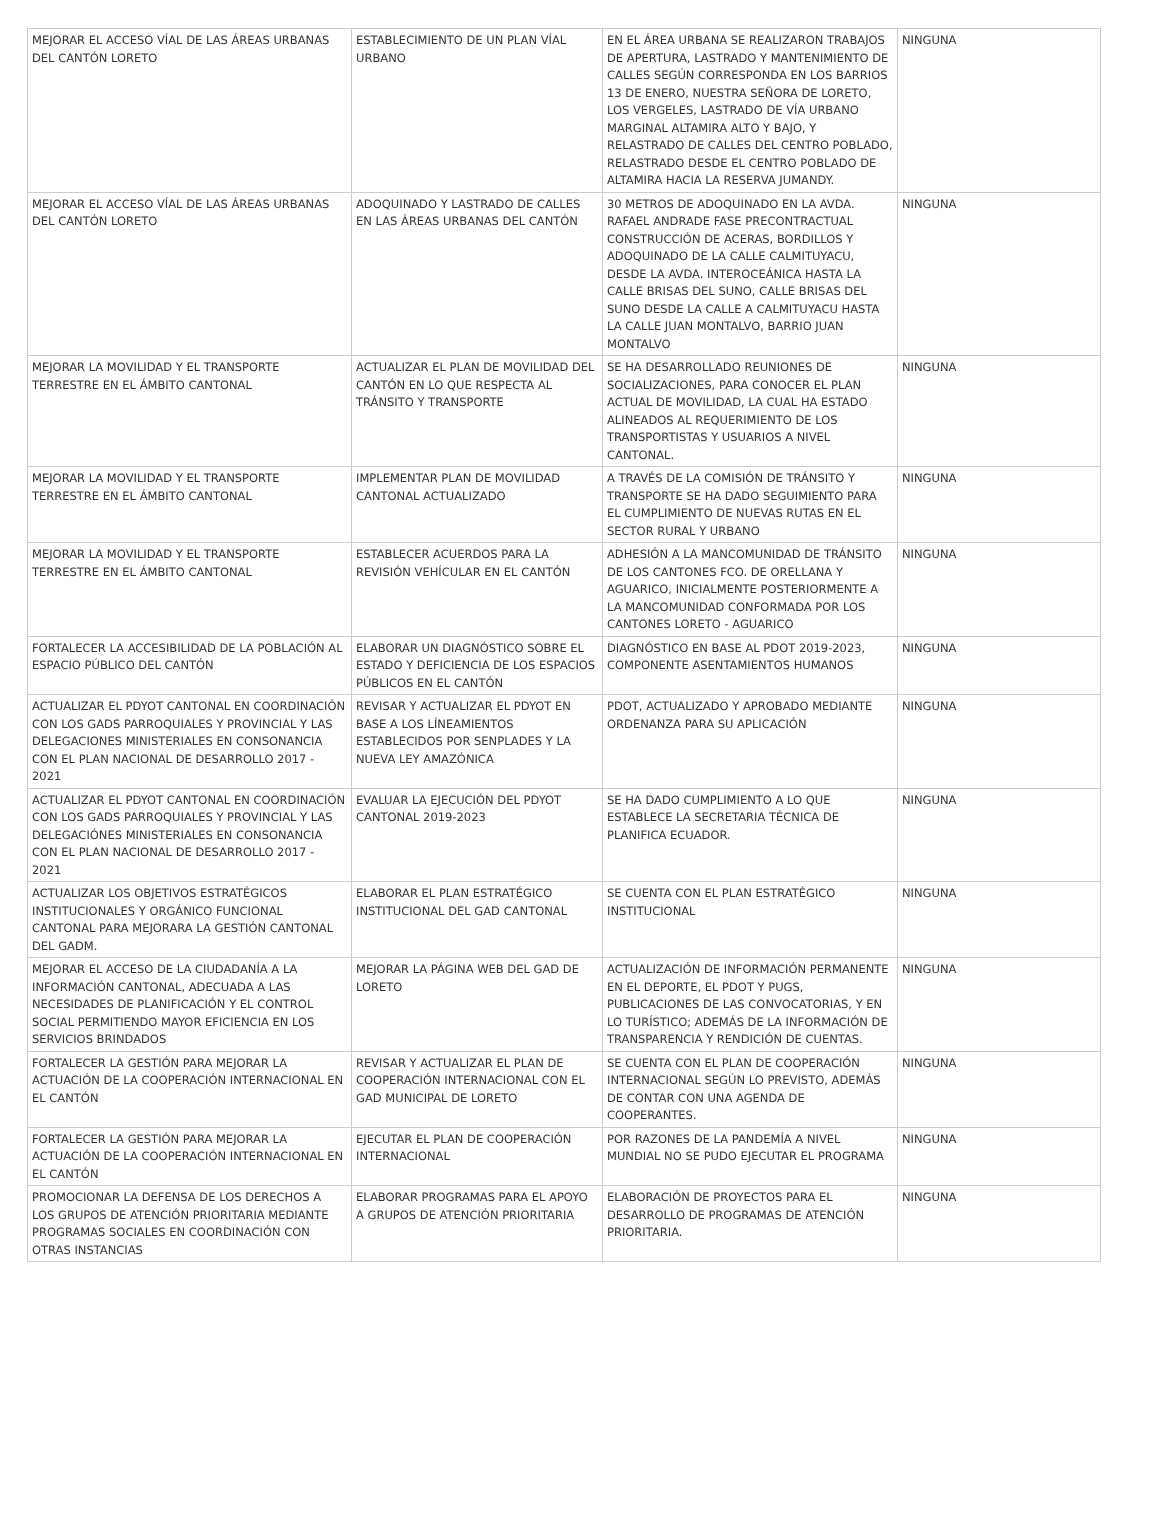| MEJORAR EL ACCESO VÍAL DE LAS ÁREAS URBANAS DEL CANTÓN LORETO | ESTABLECIMIENTO DE UN PLAN VÍAL URBANO | EN EL ÁREA URBANA SE REALIZARON TRABAJOS DE APERTURA, LASTRADO Y MANTENIMIENTO DE CALLES SEGÚN CORRESPONDA EN LOS BARRIOS 13 DE ENERO, NUESTRA SEÑORA DE LORETO, LOS VERGELES, LASTRADO DE VÍA URBANO MARGINAL ALTAMIRA ALTO Y BAJO, Y RELASTRADO DE CALLES DEL CENTRO POBLADO, RELASTRADO DESDE EL CENTRO POBLADO DE ALTAMIRA HACIA LA RESERVA JUMANDY. | NINGUNA |
| MEJORAR EL ACCESO VÍAL DE LAS ÁREAS URBANAS DEL CANTÓN LORETO | ADOQUINADO Y LASTRADO DE CALLES EN LAS ÁREAS URBANAS DEL CANTÓN | 30 METROS DE ADOQUINADO EN LA AVDA. RAFAEL ANDRADE FASE PRECONTRACTUAL CONSTRUCCIÓN DE ACERAS, BORDILLOS Y ADOQUINADO DE LA CALLE CALMITUYACU, DESDE LA AVDA. INTEROCEÁNICA HASTA LA CALLE BRISAS DEL SUNO, CALLE BRISAS DEL SUNO DESDE LA CALLE A CALMITUYACU HASTA LA CALLE JUAN MONTALVO, BARRIO JUAN MONTALVO | NINGUNA |
| MEJORAR LA MOVILIDAD Y EL TRANSPORTE TERRESTRE EN EL ÁMBITO CANTONAL | ACTUALIZAR EL PLAN DE MOVILIDAD DEL CANTÓN EN LO QUE RESPECTA AL TRÁNSITO Y TRANSPORTE | SE HA DESARROLLADO REUNIONES DE SOCIALIZACIONES, PARA CONOCER EL PLAN ACTUAL DE MOVILIDAD, LA CUAL HA ESTADO ALINEADOS AL REQUERIMIENTO DE LOS TRANSPORTISTAS Y USUARIOS A NIVEL CANTONAL. | NINGUNA |
| MEJORAR LA MOVILIDAD Y EL TRANSPORTE TERRESTRE EN EL ÁMBITO CANTONAL | IMPLEMENTAR PLAN DE MOVILIDAD CANTONAL ACTUALIZADO | A TRAVÉS DE LA COMISIÓN DE TRÁNSITO Y TRANSPORTE SE HA DADO SEGUIMIENTO PARA EL CUMPLIMIENTO DE NUEVAS RUTAS EN EL SECTOR RURAL Y URBANO | NINGUNA |
| MEJORAR LA MOVILIDAD Y EL TRANSPORTE TERRESTRE EN EL ÁMBITO CANTONAL | ESTABLECER ACUERDOS PARA LA REVISIÓN VEHÍCULAR EN EL CANTÓN | ADHESIÓN A LA MANCOMUNIDAD DE TRÁNSITO DE LOS CANTONES FCO. DE ORELLANA Y AGUARICO, INICIALMENTE POSTERIORMENTE A LA MANCOMUNIDAD CONFORMADA POR LOS CANTONES LORETO - AGUARICO | NINGUNA |
| FORTALECER LA ACCESIBILIDAD DE LA POBLACIÓN AL ESPACIO PÚBLICO DEL CANTÓN | ELABORAR UN DIAGNÓSTICO SOBRE EL ESTADO Y DEFICIENCIA DE LOS ESPACIOS PÚBLICOS EN EL CANTÓN | DIAGNÓSTICO EN BASE AL PDOT 2019-2023, COMPONENTE ASENTAMIENTOS HUMANOS | NINGUNA |
| ACTUALIZAR EL PDYOT CANTONAL EN COORDINACIÓN CON LOS GADS PARROQUIALES Y PROVINCIAL Y LAS DELEGACIONES MINISTERIALES EN CONSONANCIA CON EL PLAN NACIONAL DE DESARROLLO 2017 - 2021 | REVISAR Y ACTUALIZAR EL PDYOT EN BASE A LOS LÍNEAMIENTOS ESTABLECIDOS POR SENPLADES Y LA NUEVA LEY AMAZÓNICA | PDOT, ACTUALIZADO Y APROBADO MEDIANTE ORDENANZA PARA SU APLICACIÓN | NINGUNA |
| ACTUALIZAR EL PDYOT CANTONAL EN COORDINACIÓN CON LOS GADS PARROQUIALES Y PROVINCIAL Y LAS DELEGACIÓNES MINISTERIALES EN CONSONANCIA CON EL PLAN NACIONAL DE DESARROLLO 2017 - 2021 | EVALUAR LA EJECUCIÓN DEL PDYOT CANTONAL 2019-2023 | SE HA DADO CUMPLIMIENTO A LO QUE ESTABLECE LA SECRETARIA TÉCNICA DE PLANIFICA ECUADOR. | NINGUNA |
| ACTUALIZAR LOS OBJETIVOS ESTRATÉGICOS INSTITUCIONALES Y ORGÁNICO FUNCIONAL CANTONAL PARA MEJORARA LA GESTIÓN CANTONAL DEL GADM. | ELABORAR EL PLAN ESTRATÉGICO INSTITUCIONAL DEL GAD CANTONAL | SE CUENTA CON EL PLAN ESTRATÉGICO INSTITUCIONAL | NINGUNA |
| MEJORAR EL ACCESO DE LA CIUDADANÍA A LA INFORMACIÓN CANTONAL, ADECUADA A LAS NECESIDADES DE PLANIFICACIÓN Y EL CONTROL SOCIAL PERMITIENDO MAYOR EFICIENCIA EN LOS SERVICIOS BRINDADOS | MEJORAR LA PÁGINA WEB DEL GAD DE LORETO | ACTUALIZACIÓN DE INFORMACIÓN PERMANENTE EN EL DEPORTE, EL PDOT Y PUGS, PUBLICACIONES DE LAS CONVOCATORIAS, Y EN LO TURÍSTICO; ADEMÁS DE LA INFORMACIÓN DE TRANSPARENCIA Y RENDICIÓN DE CUENTAS. | NINGUNA |
| FORTALECER LA GESTIÓN PARA MEJORAR LA ACTUACIÓN DE LA COOPERACIÓN INTERNACIONAL EN EL CANTÓN | REVISAR Y ACTUALIZAR EL PLAN DE COOPERACIÓN INTERNACIONAL CON EL GAD MUNICIPAL DE LORETO | SE CUENTA CON EL PLAN DE COOPERACIÓN INTERNACIONAL SEGÚN LO PREVISTO, ADEMÁS DE CONTAR CON UNA AGENDA DE COOPERANTES. | NINGUNA |
| FORTALECER LA GESTIÓN PARA MEJORAR LA ACTUACIÓN DE LA COOPERACIÓN INTERNACIONAL EN EL CANTÓN | EJECUTAR EL PLAN DE COOPERACIÓN INTERNACIONAL | POR RAZONES DE LA PANDEMÍA A NIVEL MUNDIAL NO SE PUDO EJECUTAR EL PROGRAMA | NINGUNA |
| PROMOCIONAR LA DEFENSA DE LOS DERECHOS A LOS GRUPOS DE ATENCIÓN PRIORITARIA MEDIANTE PROGRAMAS SOCIALES EN COORDINACIÓN CON OTRAS INSTANCIAS | ELABORAR PROGRAMAS PARA EL APOYO A GRUPOS DE ATENCIÓN PRIORITARIA | ELABORACIÓN DE PROYECTOS PARA EL DESARROLLO DE PROGRAMAS DE ATENCIÓN PRIORITARIA. | NINGUNA |